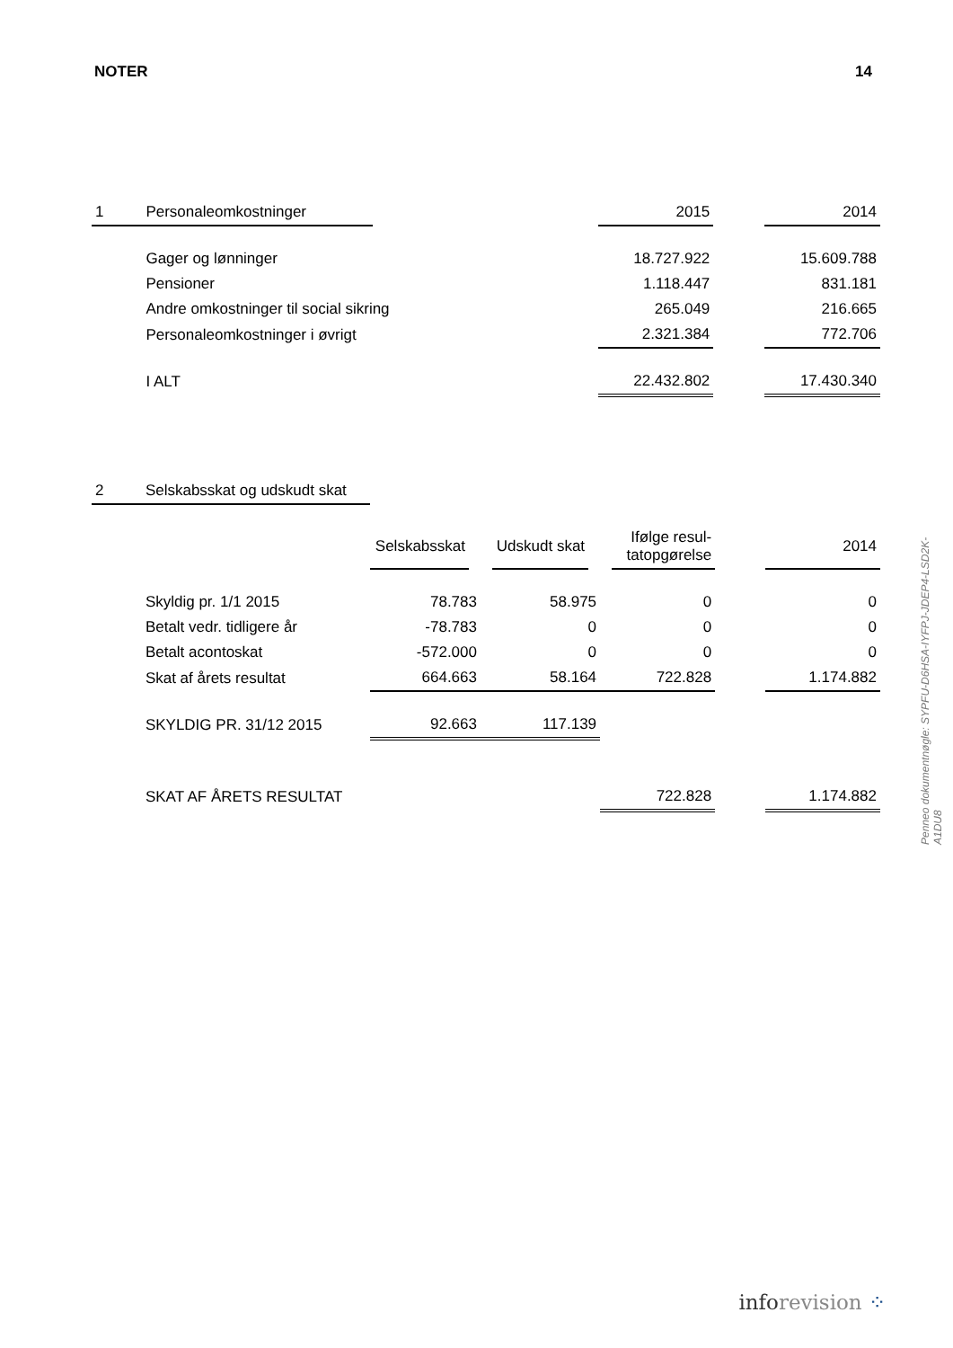NOTER 14
| 1 | Personaleomkostninger | | | 2015 | | 2014 |
| | Gager og lønninger | | | 18.727.922 | | 15.609.788 |
| | Pensioner | | | 1.118.447 | | 831.181 |
| | Andre omkostninger til social sikring | | | 265.049 | | 216.665 |
| | Personaleomkostninger i øvrigt | | | 2.321.384 | | 772.706 |
| | I ALT | | | 22.432.802 | | 17.430.340 |
| 2 | Selskabsskat og udskudt skat | | | | | |
| | | Selskabsskat | Udskudt skat | Ifølge resul- tatopgørelse | | 2014 |
| | Skyldig pr. 1/1 2015 | 78.783 | 58.975 | 0 | | 0 |
| | Betalt vedr. tidligere år | -78.783 | 0 | 0 | | 0 |
| | Betalt acontoskat | -572.000 | 0 | 0 | | 0 |
| | Skat af årets resultat | 664.663 | 58.164 | 722.828 | | 1.174.882 |
| | SKYLDIG PR. 31/12 2015 | 92.663 | 117.139 | | | |
| | SKAT AF ÅRETS RESULTAT | | | 722.828 | | 1.174.882 |
Penneo dokumentnøgle: SYPFU-D6HSA-IYFPJ-JDEP4-LSD2K-A1DU8
inforevision ⁘